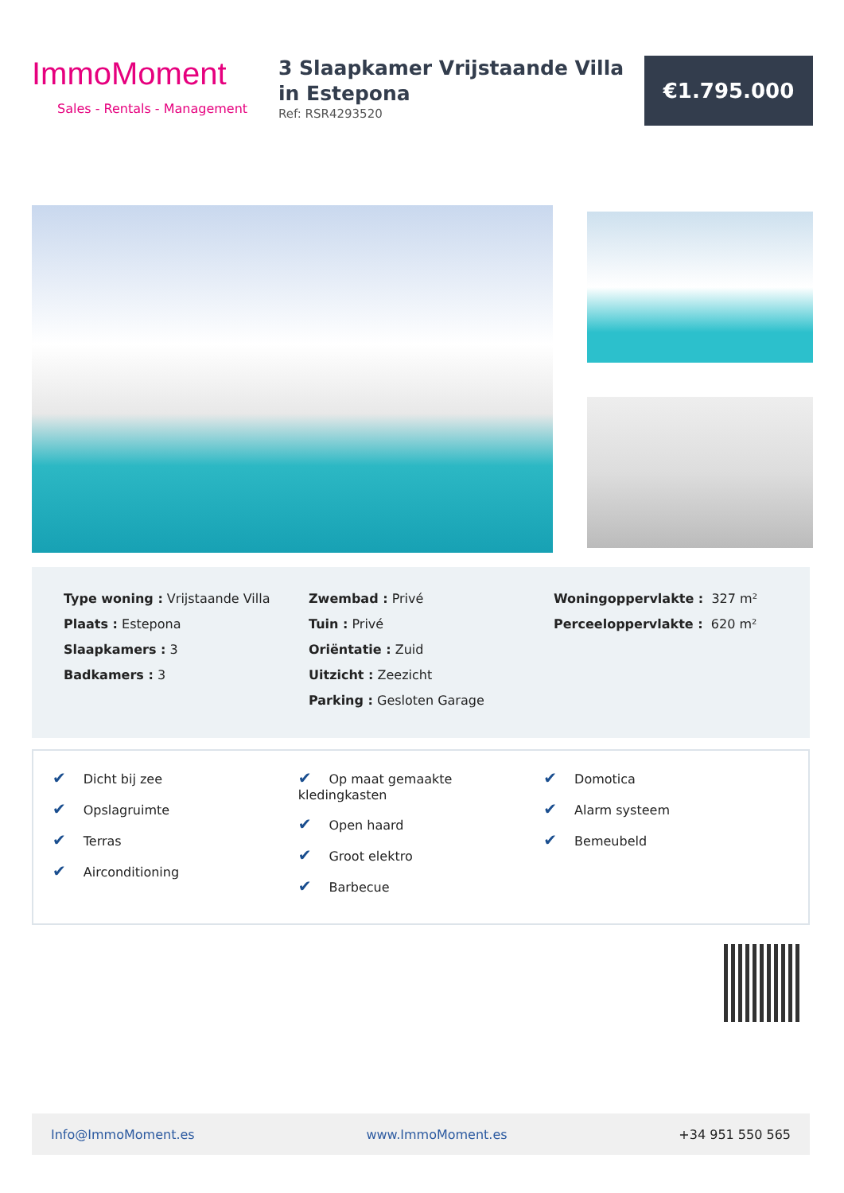ImmoMoment
Sales - Rentals - Management
3 Slaapkamer Vrijstaande Villa in Estepona
Ref: RSR4293520
€1.795.000
Type woning : Vrijstaande Villa
Plaats : Estepona
Slaapkamers : 3
Badkamers : 3
Zwembad : Privé
Tuin : Privé
Oriëntatie : Zuid
Uitzicht : Zeezicht
Parking : Gesloten Garage
Woningoppervlakte : 327 m²
Perceeloppervlakte : 620 m²
✔ Dicht bij zee
✔ Opslagruimte
✔ Terras
✔ Airconditioning
✔ Op maat gemaakte kledingkasten
✔ Open haard
✔ Groot elektro
✔ Barbecue
✔ Domotica
✔ Alarm systeem
✔ Bemeubeld
Info@ImmoMoment.es www.ImmoMoment.es +34 951 550 565